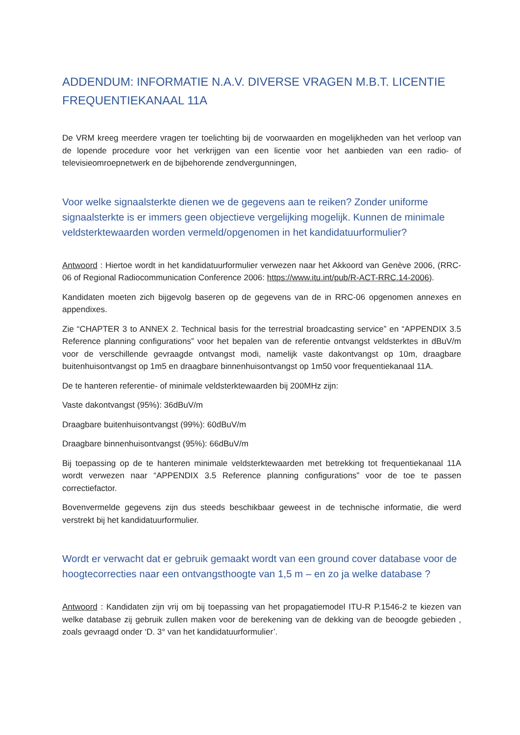ADDENDUM: INFORMATIE N.A.V. DIVERSE VRAGEN M.B.T. LICENTIE FREQUENTIEKANAAL 11A
De VRM kreeg meerdere vragen ter toelichting bij de voorwaarden en mogelijkheden van het verloop van de lopende procedure voor het verkrijgen van een licentie voor het aanbieden van een radio- of televisieomroepnetwerk en de bijbehorende zendvergunningen,
Voor welke signaalsterkte dienen we de gegevens aan te reiken? Zonder uniforme signaalsterkte is er immers geen objectieve vergelijking mogelijk. Kunnen de minimale veldsterktewaarden worden vermeld/opgenomen in het kandidatuurformulier?
Antwoord : Hiertoe wordt in het kandidatuurformulier verwezen naar het Akkoord van Genève 2006, (RRC-06 of Regional Radiocommunication Conference 2006: https://www.itu.int/pub/R-ACT-RRC.14-2006).
Kandidaten moeten zich bijgevolg baseren op de gegevens van de in RRC-06 opgenomen annexes en appendixes.
Zie “CHAPTER 3 to ANNEX 2. Technical basis for the terrestrial broadcasting service” en “APPENDIX 3.5 Reference planning configurations” voor het bepalen van de referentie ontvangst veldsterktes in dBuV/m voor de verschillende gevraagde ontvangst modi, namelijk vaste dakontvangst op 10m, draagbare buitenhuisontvangst op 1m5 en draagbare binnenhuisontvangst op 1m50 voor frequentiekanaal 11A.
De te hanteren referentie- of minimale veldsterktewaarden bij 200MHz zijn:
Vaste dakontvangst (95%): 36dBuV/m
Draagbare buitenhuisontvangst (99%): 60dBuV/m
Draagbare binnenhuisontvangst (95%): 66dBuV/m
Bij toepassing op de te hanteren minimale veldsterktewaarden met betrekking tot frequentiekanaal 11A wordt verwezen naar “APPENDIX 3.5 Reference planning configurations” voor de toe te passen correctiefactor.
Bovenvermelde gegevens zijn dus steeds beschikbaar geweest in de technische informatie, die werd verstrekt bij het kandidatuurformulier.
Wordt er verwacht dat er gebruik gemaakt wordt van een ground cover database voor de hoogtecorrecties naar een ontvangsthoogte van 1,5 m – en zo ja welke database ?
Antwoord : Kandidaten zijn vrij om bij toepassing van het propagatiemodel ITU-R P.1546-2 te kiezen van welke database zij gebruik zullen maken voor de berekening van de dekking van de beoogde gebieden , zoals gevraagd onder ‘D. 3° van het kandidatuurformulier’.